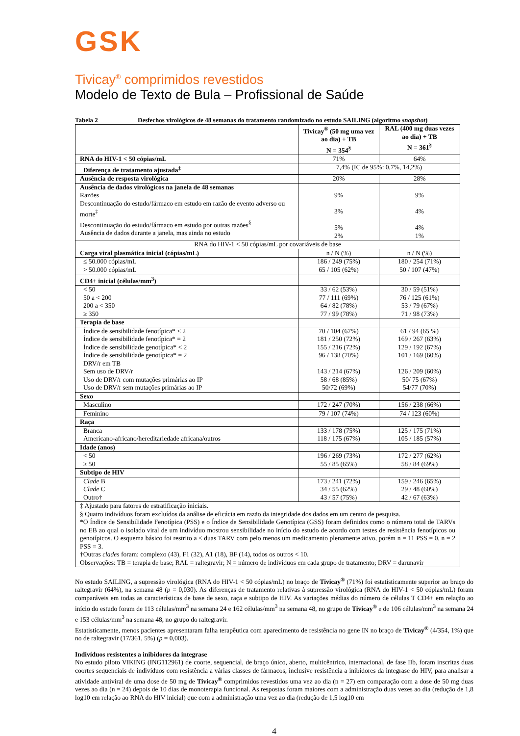GSK
Tivicay<sup>®</sup> comprimidos revestidos
Modelo de Texto de Bula – Profissional de Saúde
Tabela 2 Desfechos virológicos de 48 semanas do tratamento randomizado no estudo SAILING (algoritmo snapshot)
| | Tivicay<sup>®</sup> (50 mg uma vez ao dia) + TB N = 354<sup>§</sup> | RAL (400 mg duas vezes ao dia) + TB N = 361<sup>§</sup> |
| --- | --- | --- |
| RNA do HIV-1 < 50 cópias/mL | 71% | 64% |
| Diferença de tratamento ajustada<sup>‡</sup> | 7,4% (IC de 95%: 0,7%, 14,2%) | |
| Ausência de resposta virológica | 20% | 28% |
| Ausência de dados virológicos na janela de 48 semanas Razões Descontinuação do estudo/fármaco em estudo em razão de evento adverso ou morte<sup>‡</sup> Descontinuação do estudo/fármaco em estudo por outras razões<sup>§</sup> Ausência de dados durante a janela, mas ainda no estudo | 9% 3% 5% 2% | 9% 4% 4% 1% |
| RNA do HIV-1 < 50 cópias/mL por covariáveis de base | | |
| Carga viral plasmática inicial (cópias/mL) | n / N (%) | n / N (%) |
| ≤ 50.000 cópias/mL > 50.000 cópias/mL | 186 / 249 (75%) 65 / 105 (62%) | 180 / 254 (71%) 50 / 107 (47%) |
| CD4+ inicial (células/mm<sup>3</sup>) | | |
| < 50 50 a < 200 200 a < 350 ≥ 350 | 33 / 62 (53%) 77 / 111 (69%) 64 / 82 (78%) 77 / 99 (78%) | 30 / 59 (51%) 76 / 125 (61%) 53 / 79 (67%) 71 / 98 (73%) |
| Terapia de base | | |
| Índice de sensibilidade fenotípica* < 2 Índice de sensibilidade fenotípica* = 2 Índice de sensibilidade genotípica* < 2 Índice de sensibilidade genotípica* = 2 DRV/r em TB Sem uso de DRV/r Uso de DRV/r com mutações primárias ao IP Uso de DRV/r sem mutações primárias ao IP | 70 / 104 (67%) 181 / 250 (72%) 155 / 216 (72%) 96 / 138 (70%) 143 / 214 (67%) 58 / 68 (85%) 50/72 (69%) | 61 / 94 (65 %) 169 / 267 (63%) 129 / 192 (67%) 101 / 169 (60%) 126 / 209 (60%) 50/ 75 (67%) 54/77 (70%) |
| Sexo | | |
| Masculino | 172 / 247 (70%) | 156 / 238 (66%) |
| Feminino | 79 / 107 (74%) | 74 / 123 (60%) |
| Raça | | |
| Branca Americano-africano/hereditariedade africana/outros | 133 / 178 (75%) 118 / 175 (67%) | 125 / 175 (71%) 105 / 185 (57%) |
| Idade (anos) | | |
| < 50 ≥ 50 | 196 / 269 (73%) 55 / 85 (65%) | 172 / 277 (62%) 58 / 84 (69%) |
| Subtipo de HIV | | |
| Clade B Clade C Outro† | 173 / 241 (72%) 34 / 55 (62%) 43 / 57 (75%) | 159 / 246 (65%) 29 / 48 (60%) 42 / 67 (63%) |
| ‡ Ajustado para fatores de estratificação iniciais. § Quatro indivíduos foram excluídos da análise de eficácia em razão da integridade dos dados em um centro de pesquisa. *O Índice de Sensibilidade Fenotípica (PSS) e o Índice de Sensibilidade Genotípica (GSS) foram definidos como o número total de TARVs no EB ao qual o isolado viral de um indivíduo mostrou sensibilidade no início do estudo de acordo com testes de resistência fenotípicos ou genotípicos. O esquema básico foi restrito a ≤ duas TARV com pelo menos um medicamento plenamente ativo, porém n = 11 PSS = 0, n = 2 PSS = 3. †Outras clades foram: complexo (43), F1 (32), A1 (18), BF (14), todos os outros < 10. Observações: TB = terapia de base; RAL = raltegravir; N = número de indivíduos em cada grupo de tratamento; DRV = darunavir | | |
No estudo SAILING, a supressão virológica (RNA do HIV-1 < 50 cópias/mL) no braço de Tivicay<sup>®</sup> (71%) foi estatisticamente superior ao braço do raltegravir (64%), na semana 48 (p = 0,030). As diferenças de tratamento relativas à supressão virológica (RNA do HIV-1 < 50 cópias/mL) foram comparáveis em todas as características de base de sexo, raça e subtipo de HIV. As variações médias do número de células T CD4+ em relação ao início do estudo foram de 113 células/mm<sup>3</sup> na semana 24 e 162 células/mm<sup>3</sup> na semana 48, no grupo de Tivicay<sup>®</sup> e de 106 células/mm<sup>3</sup> na semana 24 e 153 células/mm<sup>3</sup> na semana 48, no grupo do raltegravir.
Estatisticamente, menos pacientes apresentaram falha terapêutica com aparecimento de resistência no gene IN no braço de Tivicay<sup>®</sup> (4/354, 1%) que no de raltegravir (17/361, 5%) (p = 0,003).
Indivíduos resistentes a inibidores da integrase
No estudo piloto VIKING (ING112961) de coorte, sequencial, de braço único, aberto, multicêntrico, internacional, de fase IIb, foram inscritas duas coortes sequenciais de indivíduos com resistência a várias classes de fármacos, inclusive resistência a inibidores da integrase do HIV, para analisar a atividade antiviral de uma dose de 50 mg de Tivicay<sup>®</sup> comprimidos revestidos uma vez ao dia (n = 27) em comparação com a dose de 50 mg duas vezes ao dia (n = 24) depois de 10 dias de monoterapia funcional. As respostas foram maiores com a administração duas vezes ao dia (redução de 1,8 log10 em relação ao RNA do HIV inicial) que com a administração uma vez ao dia (redução de 1,5 log10 em
4